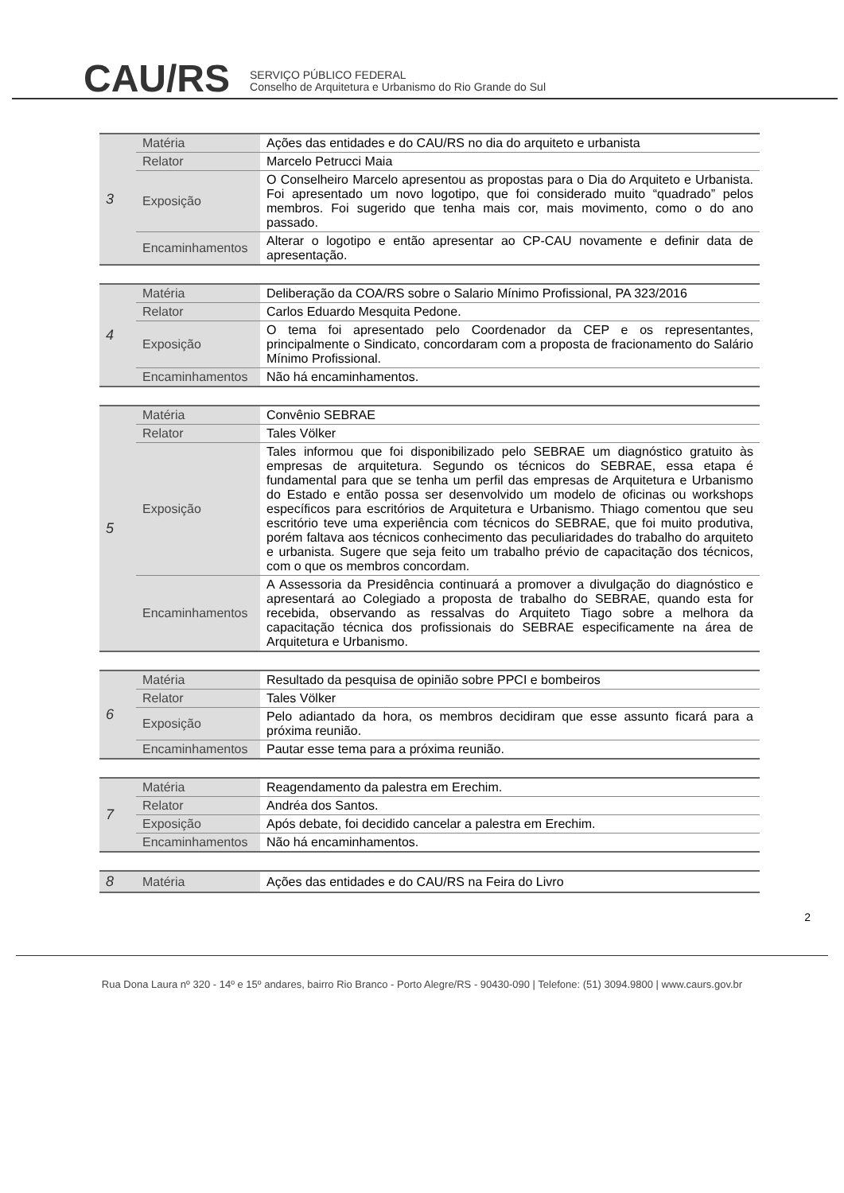CAU/RS
SERVIÇO PÚBLICO FEDERAL
Conselho de Arquitetura e Urbanismo do Rio Grande do Sul
| 3 | Matéria | Ações das entidades e do CAU/RS no dia do arquiteto e urbanista |
| | Relator | Marcelo Petrucci Maia |
| | Exposição | O Conselheiro Marcelo apresentou as propostas para o Dia do Arquiteto e Urbanista. Foi apresentado um novo logotipo, que foi considerado muito “quadrado” pelos membros. Foi sugerido que tenha mais cor, mais movimento, como o do ano passado. |
| | Encaminhamentos | Alterar o logotipo e então apresentar ao CP-CAU novamente e definir data de apresentação. |
| 4 | Matéria | Deliberação da COA/RS sobre o Salario Mínimo Profissional, PA 323/2016 |
| | Relator | Carlos Eduardo Mesquita Pedone. |
| | Exposição | O tema foi apresentado pelo Coordenador da CEP e os representantes, principalmente o Sindicato, concordaram com a proposta de fracionamento do Salário Mínimo Profissional. |
| | Encaminhamentos | Não há encaminhamentos. |
| 5 | Matéria | Convênio SEBRAE |
| | Relator | Tales Völker |
| | Exposição | Tales informou que foi disponibilizado pelo SEBRAE um diagnóstico gratuito às empresas de arquitetura. Segundo os técnicos do SEBRAE, essa etapa é fundamental para que se tenha um perfil das empresas de Arquitetura e Urbanismo do Estado e então possa ser desenvolvido um modelo de oficinas ou workshops específicos para escritórios de Arquitetura e Urbanismo. Thiago comentou que seu escritório teve uma experiência com técnicos do SEBRAE, que foi muito produtiva, porém faltava aos técnicos conhecimento das peculiaridades do trabalho do arquiteto e urbanista. Sugere que seja feito um trabalho prévio de capacitação dos técnicos, com o que os membros concordam. |
| | Encaminhamentos | A Assessoria da Presidência continuará a promover a divulgação do diagnóstico e apresentará ao Colegiado a proposta de trabalho do SEBRAE, quando esta for recebida, observando as ressalvas do Arquiteto Tiago sobre a melhora da capacitação técnica dos profissionais do SEBRAE especificamente na área de Arquitetura e Urbanismo. |
| 6 | Matéria | Resultado da pesquisa de opinião sobre PPCI e bombeiros |
| | Relator | Tales Völker |
| | Exposição | Pelo adiantado da hora, os membros decidiram que esse assunto ficará para a próxima reunião. |
| | Encaminhamentos | Pautar esse tema para a próxima reunião. |
| 7 | Matéria | Reagendamento da palestra em Erechim. |
| | Relator | Andréa dos Santos. |
| | Exposição | Após debate, foi decidido cancelar a palestra em Erechim. |
| | Encaminhamentos | Não há encaminhamentos. |
| 8 | Matéria | Ações das entidades e do CAU/RS na Feira do Livro |
2
Rua Dona Laura nº 320 - 14º e 15º andares, bairro Rio Branco - Porto Alegre/RS - 90430-090 | Telefone: (51) 3094.9800 | www.caurs.gov.br